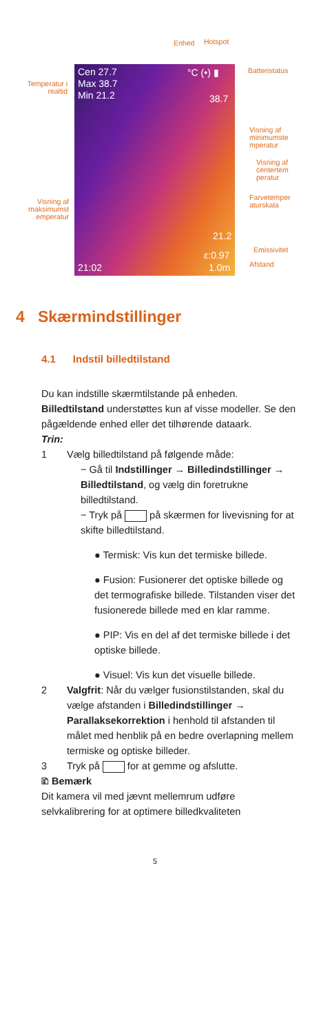Enhed Hotspot
Batteristatus
Temperatur i realtid
Cen 27.7
Max 38.7
Min 21.2
°C (•) ▮
38.7
Visning af minimumste mperatur
Visning af centertem peratur
Farvetemper aturskala
Visning af maksimumst emperatur
21.2
ε:0.97 Emissivitet
21:02 1.0m Afstand
4 Skærmindstillinger
4.1 Indstil billedtilstand
Du kan indstille skærmtilstande på enheden. Billedtilstand understøttes kun af visse modeller. Se den pågældende enhed eller det tilhørende dataark.
Trin:
1 Vælg billedtilstand på følgende måde:
− Gå til Indstillinger → Billedindstillinger → Billedtilstand, og vælg din foretrukne billedtilstand.
− Tryk på på skærmen for livevisning for at skifte billedtilstand.
● Termisk: Vis kun det termiske billede.
● Fusion: Fusionerer det optiske billede og det termografiske billede. Tilstanden viser det fusionerede billede med en klar ramme.
● PIP: Vis en del af det termiske billede i det optiske billede.
● Visuel: Vis kun det visuelle billede.
2 Valgfrit: Når du vælger fusionstilstanden, skal du vælge afstanden i Billedindstillinger → Parallaksekorrektion i henhold til afstanden til målet med henblik på en bedre overlapning mellem termiske og optiske billeder.
3 Tryk på for at gemme og afslutte.
🗈 Bemærk
Dit kamera vil med jævnt mellemrum udføre selvkalibrering for at optimere billedkvaliteten
5